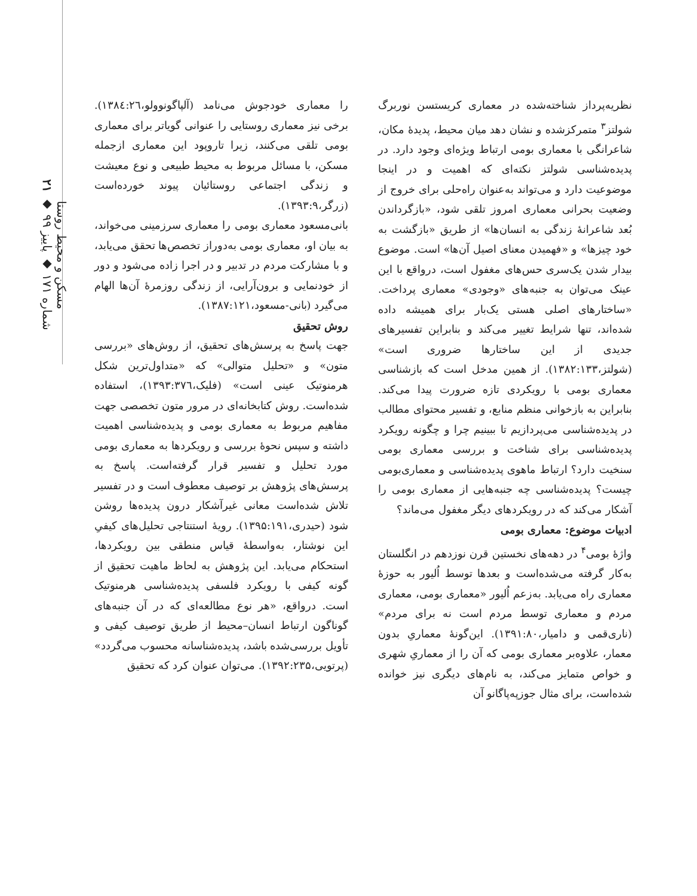مسکن و محیط روستا
شماره ۱۷۱ ◆ پاییز ۹۹ ◆ ۲۱
نظریه‌پرداز شناخته‌شده در معماری کریستسن نوربرگ شولتز<sup>۳</sup> متمرکزشده و نشان دهد میان محیط، پدیدهٔ مکان، شاعرانگی با معماری بومی ارتباط ویژه‌ای وجود دارد. در پدیده‌شناسی شولتز نکته‌ای که اهمیت و در اینجا موضوعیت دارد و می‌تواند به‌عنوان راه‌حلی برای خروج از وضعیت بحرانی معماری امروز تلقی شود، «بازگرداندن بُعد شاعرانهٔ زندگی به انسان‌ها» از طریق «بازگشت به خود چیزها» و «فهمیدن معنای اصیل آن‌ها» است. موضوع بیدار شدن یک‌سری حس‌های مغفول است، درواقع با این عینک می‌توان به جنبه‌های «وجودی» معماری پرداخت. «ساختارهای اصلی هستی یک‌بار برای همیشه داده شده‌اند، تنها شرایط تغییر می‌کند و بنابراین تفسیرهای جدیدی از این ساختارها ضروری است» (شولتز،۱۳۸۲:۱۳۳). از همین مدخل است که بازشناسی معماری بومی با رویکردی تازه ضرورت پیدا می‌کند. بنابراین به بازخوانی منظم منابع، و تفسیر محتوای مطالب در پدیده‌شناسی می‌پردازیم تا ببینیم چرا و چگونه رویکرد پدیده‌شناسی برای شناخت و بررسی معماری بومی سنخیت دارد؟ ارتباط ماهوی پدیده‌شناسی و معماری‌بومی چیست؟ پدیده‌شناسی چه جنبه‌هایی از معماری بومی را آشکار می‌کند که در رویکردهای دیگر مغفول می‌ماند؟
ادبیات موضوع: معماری بومی
واژهٔ بومی<sup>۴</sup> در دهه‌های نخستین قرن نوزدهم در انگلستان به‌کار گرفته می‌شده‌است و بعدها توسط اُلیور به حوزهٔ معماری راه می‌یابد. به‌زعم اُلیور «معماری بومی، معماری مردم و معماری توسط مردم است نه برای مردم» (ناری‌قمی و دامیار،۱۳۹۱:۸۰). این‌گونهٔ معماریِ بدون معمار، علاوه‌بر معماری بومی که آن را از معماریِ شهری و خواص متمایز می‌کند، به نام‌های دیگری نیز خوانده شده‌است، برای مثال جوزپه‌پاگانو آن
را معماری خودجوش می‌نامد (آلپاگونوولو،۱۳۸٤:۲٦). برخی نیز معماری روستایی را عنوانی گویاتر برای معماری بومی تلقی می‌کنند، زیرا تاروپود این معماری ازجمله مسکن، با مسائل مربوط به محیط طبیعی و نوع معیشت و زندگی اجتماعی روستائیان پیوند خورده‌است (زرگر،۱۳۹۳:۹).
بانی‌مسعود معماری بومی را معماری سرزمینی می‌خواند، به بیان او، معماری بومی به‌دوراز تخصص‌ها تحقق می‌یابد، و با مشارکت مردم در تدبیر و در اجرا زاده می‌شود و دور از خودنمایی و برون‌آرایی، از زندگی روزمرهٔ آن‌ها الهام می‌گیرد (بانی-مسعود،۱۳۸۷:۱۲۱).
روش تحقیق
جهت پاسخ به پرسش‌های تحقیق، از روش‌های «بررسی متون» و «تحلیل متوالی» که «متداول‌ترین شکل هرمنوتیک عینی است» (فلیک،۱۳۹۳:۳۷٦)، استفاده شده‌است. روش کتابخانه‌ای در مرور متون تخصصی جهت مفاهیم مربوط به معماری بومی و پدیده‌شناسی اهمیت داشته و سپس نحوهٔ بررسی و رویکردها به معماری بومی مورد تحلیل و تفسیر قرار گرفته‌است. پاسخ به پرسش‌های پژوهش بر توصیف معطوف است و در تفسیر تلاش شده‌است معانی غیرآشکار درون پدیده‌ها روشن شود (حیدری،۱۳۹۵:۱۹۱). رویهٔ استنتاجی تحلیل‌های کیفیِ این نوشتار، به‌واسطهٔ قیاس منطقی بین رویکردها، استحکام می‌یابد. این پژوهش به لحاظ ماهیت تحقیق از گونه کیفی با رویکرد فلسفی پدیده‌شناسی هرمنوتیک است. درواقع، «هر نوع مطالعه‌ای که در آن جنبه‌های گوناگون ارتباط انسان–محیط از طریق توصیف کیفی و تأویل بررسی‌شده باشد، پدیده‌شناسانه محسوب می‌گردد» (پرتویی،۱۳۹۲:۲۳۵). می‌توان عنوان کرد که تحقیق